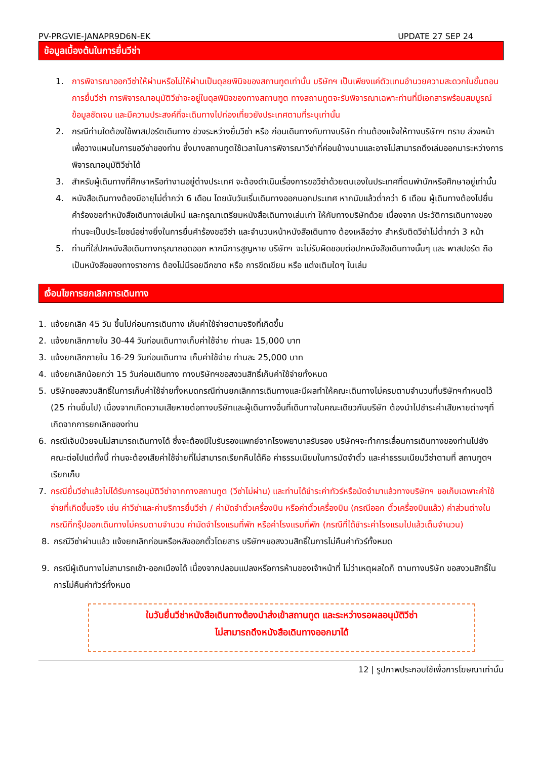PV-PRGVIE-JANAPR9D6N-EK UPDATE 27 SEP 24
ข้อมูลเบื้องต้นในการยื่นวีซ่า
1. การพิจารณาออกวีซ่าให้ผ่านหรือไม่ให้ผ่านเป็นดุลยพินิจของสถานทูตเท่านั้น บริษัทฯ เป็นเพียงแค่ตัวแทนอำนวยความสะดวกในขั้นตอนการยื่นวีซ่า การพิจารณาอนุมัติวีซ่าจะอยู่ในดุลพินิจของทางสถานฑูต ทางสถานทูตจะรับพิจารณาเฉพาะท่านที่มีเอกสารพร้อมสมบูรณ์ข้อมูลชัดเจน และมีความประสงค์ที่จะเดินทางไปท่องเที่ยวยังประเทศตามที่ระบุเท่านั้น
2. กรณีท่านใดต้องใช้พาสปอร์ตเดินทาง ช่วงระหว่างยื่นวีซ่า หรือ ก่อนเดินทางกับทางบริษัท ท่านต้องแจ้งให้ทางบริษัทฯ ทราบ ล่วงหน้าเพื่อวางแผนในการขอวีซ่าของท่าน ซึ่งบางสถานทูตใช้เวลาในการพิจารณาวีซ่าที่ค่อนข้างนานและอาจไม่สามารถดึงเล่มออกมาระหว่างการพิจารณาอนุมัติวีซ่าได้
3. สำหรับผู้เดินทางที่ศึกษาหรือทำงานอยู่ต่างประเทศ จะต้องดำเนินเรื่องการขอวีซ่าด้วยตนเองในประเทศที่ตนพำนักหรือศึกษาอยู่เท่านั้น
4. หนังสือเดินทางต้องมีอายุไม่ต่ำกว่า 6 เดือน โดยนับวันเริ่มเดินทางออกนอกประเทศ หากนับแล้วต่ำกว่า 6 เดือน ผู้เดินทางต้องไปยื่นคำร้องขอทำหนังสือเดินทางเล่มใหม่ และกรุณาเตรียมหนังสือเดินทางเล่มเก่า ให้กับทางบริษัทด้วย เนื่องจาก ประวัติการเดินทางของท่านจะเป็นประโยชน์อย่างยิ่งในการยื่นคำร้องขอวีซ่า และจำนวนหน้าหนังสือเดินทาง ต้องเหลือว่าง สำหรับติดวีซ่าไม่ต่ำกว่า 3 หน้า
5. ท่านที่ใส่ปกหนังสือเดินทางกรุณาถอดออก หากมีการสูญหาย บริษัทฯ จะไม่รับผิดชอบต่อปกหนังสือเดินทางนั้นๆ และ พาสปอร์ต ถือเป็นหนังสือของทางราชการ ต้องไม่มีรอยฉีกขาด หรือ การขีดเขียน หรือ แต่งเติมใดๆ ในเล่ม
เงื่อนไขการยกเลิกการเดินทาง
1. แจ้งยกเลิก 45 วัน ขึ้นไปก่อนการเดินทาง เก็บค่าใช้จ่ายตามจริงที่เกิดขึ้น
2. แจ้งยกเลิกภายใน 30-44 วันก่อนเดินทางเก็บค่าใช้จ่าย ท่านละ 15,000 บาท
3. แจ้งยกเลิกภายใน 16-29 วันก่อนเดินทาง เก็บค่าใช้จ่าย ท่านละ 25,000 บาท
4. แจ้งยกเลิกน้อยกว่า 15 วันก่อนเดินทาง ทางบริษัทฯขอสงวนสิทธิ์เก็บค่าใช้จ่ายทั้งหมด
5. บริษัทขอสงวนสิทธิ์ในการเก็บค่าใช้จ่ายทั้งหมดกรณีท่านยกเลิกการเดินทางและมีผลทำให้คณะเดินทางไม่ครบตามจำนวนที่บริษัทฯกำหนดไว้ (25 ท่านขึ้นไป) เนื่องจากเกิดความเสียหายต่อทางบริษัทและผู้เดินทางอื่นที่เดินทางในคณะเดียวกันบริษัท ต้องนำไปชำระค่าเสียหายต่างๆที่เกิดจากการยกเลิกของท่าน
6. กรณีเจ็บป่วยจนไม่สามารถเดินทางได้ ซึ่งจะต้องมีใบรับรองแพทย์จากโรงพยาบาลรับรอง บริษัทฯจะทำการเลื่อนการเดินทางของท่านไปยังคณะต่อไปแต่ทั้งนี้ ท่านจะต้องเสียค่าใช้จ่ายที่ไม่สามารถเรียกคืนได้คือ ค่าธรรมเนียมในการมัดจำตั๋ว และค่าธรรมเนียมวีซ่าตามที่ สถานทูตฯ เรียกเก็บ
7. กรณียื่นวีซ่าแล้วไม่ได้รับการอนุมัติวีซ่าจากทางสถานทูต (วีซ่าไม่ผ่าน) และท่านได้ชำระค่าทัวร์หรือมัดจำมาแล้วทางบริษัทฯ ขอเก็บเฉพาะค่าใช้จ่ายที่เกิดขึ้นจริง เช่น ค่าวีซ่าและค่าบริการยื่นวีซ่า / ค่ามัดจำตั๋วเครื่องบิน หรือค่าตั๋วเครื่องบิน (กรณีออก ตั๋วเครื่องบินแล้ว) ค่าส่วนต่างในกรณีที่กรุ๊ปออกเดินทางไม่ครบตามจำนวน ค่ามัดจำโรงแรมที่พัก หรือค่าโรงแรมที่พัก (กรณีที่ได้ชำระค่าโรงแรมไปแล้วเต็มจำนวน)
8. กรณีวีซ่าผ่านแล้ว แจ้งยกเลิกก่อนหรือหลังออกตั๋วโดยสาร บริษัทฯขอสงวนสิทธิ์ในการไม่คืนค่าทัวร์ทั้งหมด
9. กรณีผู้เดินทางไม่สามารถเข้า-ออกเมืองได้ เนื่องจากปลอมแปลงหรือการห้ามของเจ้าหน้าที่ ไม่ว่าเหตุผลใดก็ ตามทางบริษัท ขอสงวนสิทธิ์ในการไม่คืนค่าทัวร์ทั้งหมด
ในวันยื่นวีซ่าหนังสือเดินทางต้องนำส่งเข้าสถานทูต และระหว่างรอผลอนุมัติวีซ่า
ไม่สามารถดึงหนังสือเดินทางออกมาได้
12 | รูปภาพประกอบใช้เพื่อการโฆษณาเท่านั้น